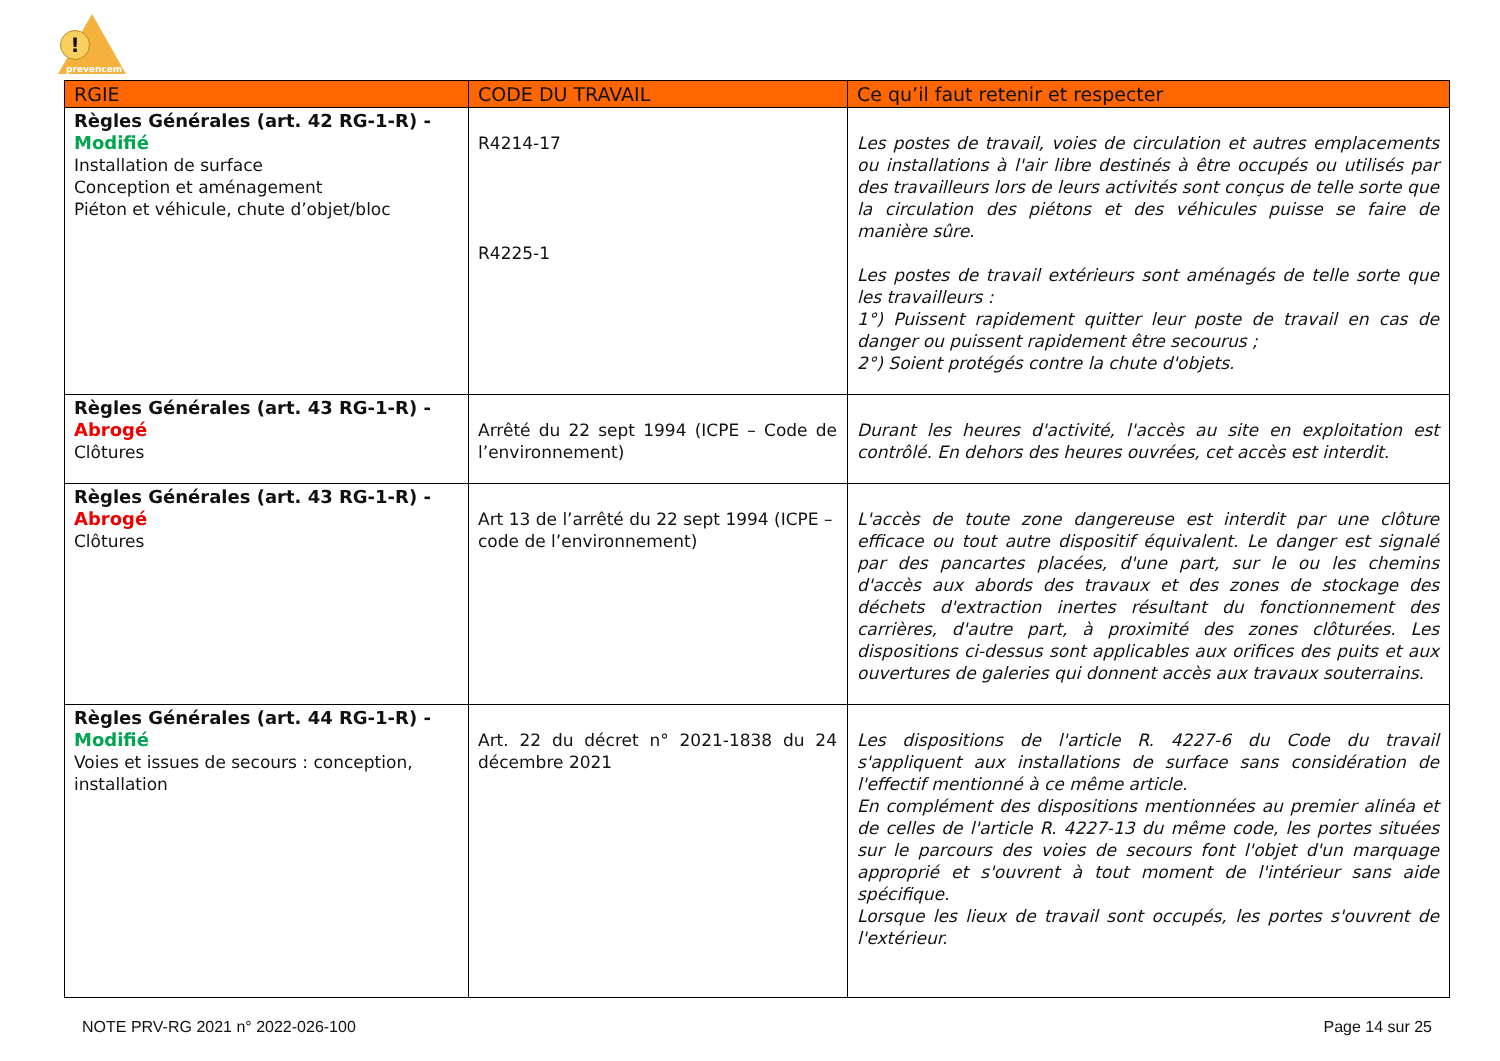!
prevencem
| RGIE | CODE DU TRAVAIL | Ce qu’il faut retenir et respecter |
| --- | --- | --- |
| Règles Générales (art. 42 RG-1-R) - Modifié Installation de surface Conception et aménagement Piéton et véhicule, chute d’objet/bloc | R4214-17 R4225-1 | Les postes de travail, voies de circulation et autres emplacements ou installations à l'air libre destinés à être occupés ou utilisés par des travailleurs lors de leurs activités sont conçus de telle sorte que la circulation des piétons et des véhicules puisse se faire de manière sûre. Les postes de travail extérieurs sont aménagés de telle sorte que les travailleurs : 1°) Puissent rapidement quitter leur poste de travail en cas de danger ou puissent rapidement être secourus ; 2°) Soient protégés contre la chute d'objets. |
| Règles Générales (art. 43 RG-1-R) - Abrogé Clôtures | Arrêté du 22 sept 1994 (ICPE – Code de l’environnement) | Durant les heures d'activité, l'accès au site en exploitation est contrôlé. En dehors des heures ouvrées, cet accès est interdit. |
| Règles Générales (art. 43 RG-1-R) - Abrogé Clôtures | Art 13 de l’arrêté du 22 sept 1994 (ICPE – code de l’environnement) | L'accès de toute zone dangereuse est interdit par une clôture efficace ou tout autre dispositif équivalent. Le danger est signalé par des pancartes placées, d'une part, sur le ou les chemins d'accès aux abords des travaux et des zones de stockage des déchets d'extraction inertes résultant du fonctionnement des carrières, d'autre part, à proximité des zones clôturées. Les dispositions ci-dessus sont applicables aux orifices des puits et aux ouvertures de galeries qui donnent accès aux travaux souterrains. |
| Règles Générales (art. 44 RG-1-R) - Modifié Voies et issues de secours : conception, installation | Art. 22 du décret n° 2021-1838 du 24 décembre 2021 | Les dispositions de l'article R. 4227-6 du Code du travail s'appliquent aux installations de surface sans considération de l'effectif mentionné à ce même article. En complément des dispositions mentionnées au premier alinéa et de celles de l'article R. 4227-13 du même code, les portes situées sur le parcours des voies de secours font l'objet d'un marquage approprié et s'ouvrent à tout moment de l'intérieur sans aide spécifique. Lorsque les lieux de travail sont occupés, les portes s'ouvrent de l'extérieur. |
NOTE PRV-RG 2021 n° 2022-026-100 Page 14 sur 25